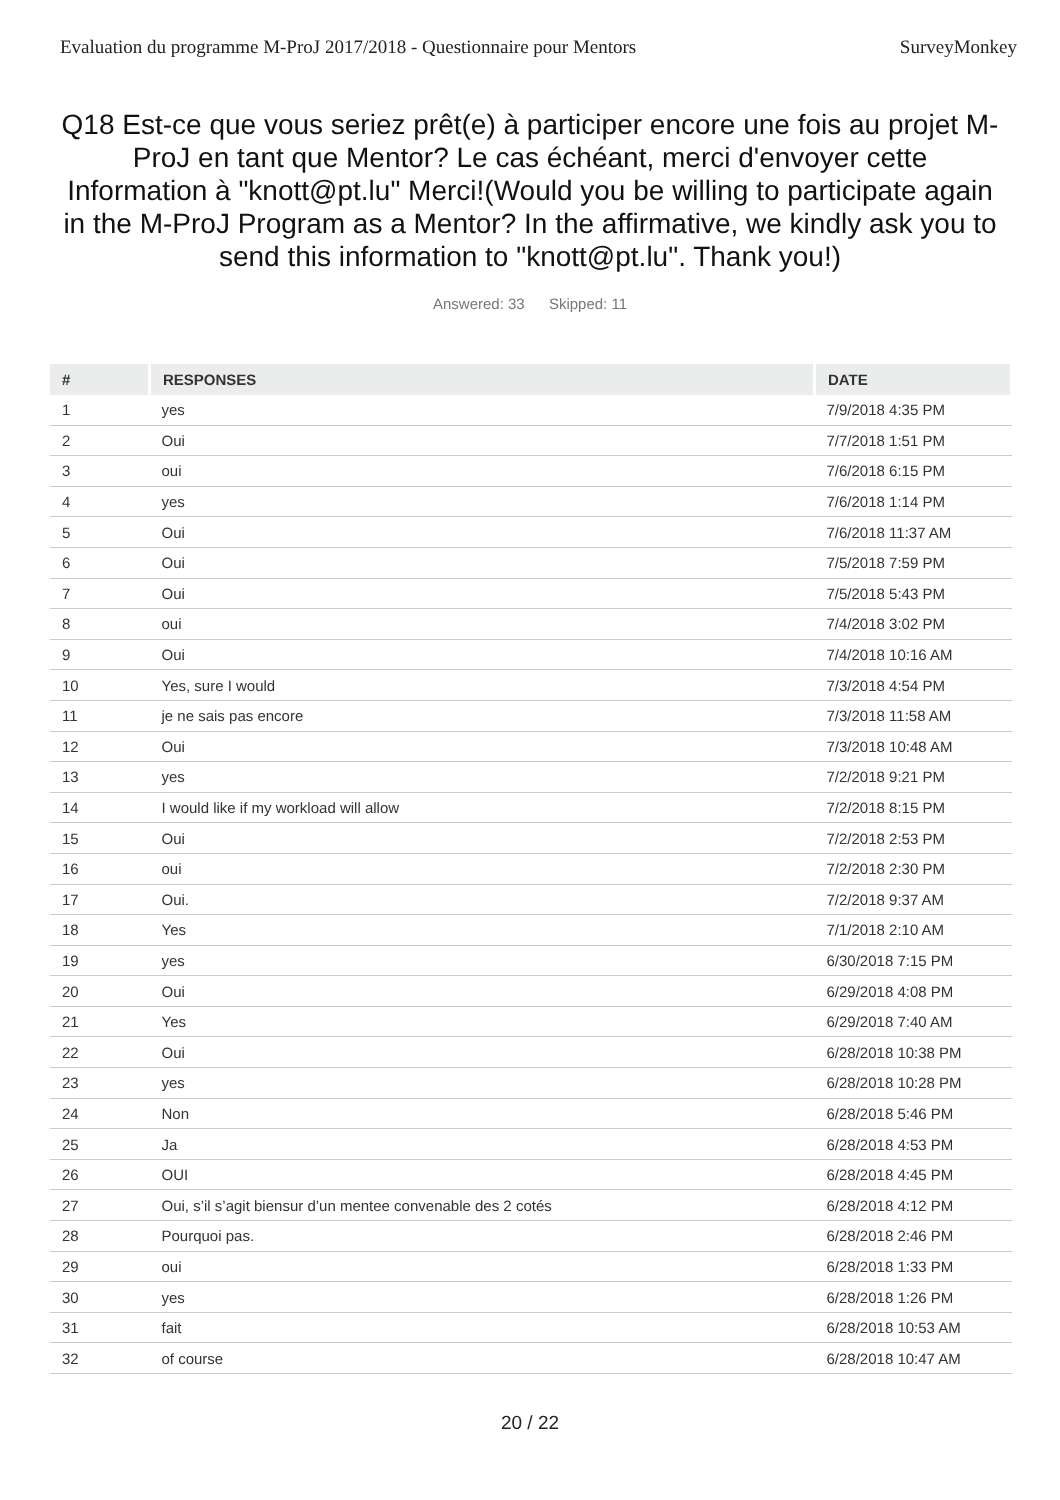Evaluation du programme M-ProJ 2017/2018 - Questionnaire pour Mentors SurveyMonkey
Q18 Est-ce que vous seriez prêt(e) à participer encore une fois au projet M-ProJ en tant que Mentor? Le cas échéant, merci d'envoyer cette Information à "knott@pt.lu" Merci!(Would you be willing to participate again in the M-ProJ Program as a Mentor? In the affirmative, we kindly ask you to send this information to "knott@pt.lu". Thank you!)
Answered: 33 Skipped: 11
| # | RESPONSES | DATE |
| --- | --- | --- |
| 1 | yes | 7/9/2018 4:35 PM |
| 2 | Oui | 7/7/2018 1:51 PM |
| 3 | oui | 7/6/2018 6:15 PM |
| 4 | yes | 7/6/2018 1:14 PM |
| 5 | Oui | 7/6/2018 11:37 AM |
| 6 | Oui | 7/5/2018 7:59 PM |
| 7 | Oui | 7/5/2018 5:43 PM |
| 8 | oui | 7/4/2018 3:02 PM |
| 9 | Oui | 7/4/2018 10:16 AM |
| 10 | Yes, sure I would | 7/3/2018 4:54 PM |
| 11 | je ne sais pas encore | 7/3/2018 11:58 AM |
| 12 | Oui | 7/3/2018 10:48 AM |
| 13 | yes | 7/2/2018 9:21 PM |
| 14 | I would like if my workload will allow | 7/2/2018 8:15 PM |
| 15 | Oui | 7/2/2018 2:53 PM |
| 16 | oui | 7/2/2018 2:30 PM |
| 17 | Oui. | 7/2/2018 9:37 AM |
| 18 | Yes | 7/1/2018 2:10 AM |
| 19 | yes | 6/30/2018 7:15 PM |
| 20 | Oui | 6/29/2018 4:08 PM |
| 21 | Yes | 6/29/2018 7:40 AM |
| 22 | Oui | 6/28/2018 10:38 PM |
| 23 | yes | 6/28/2018 10:28 PM |
| 24 | Non | 6/28/2018 5:46 PM |
| 25 | Ja | 6/28/2018 4:53 PM |
| 26 | OUI | 6/28/2018 4:45 PM |
| 27 | Oui, s’il s’agit biensur d’un mentee convenable des 2 cotés | 6/28/2018 4:12 PM |
| 28 | Pourquoi pas. | 6/28/2018 2:46 PM |
| 29 | oui | 6/28/2018 1:33 PM |
| 30 | yes | 6/28/2018 1:26 PM |
| 31 | fait | 6/28/2018 10:53 AM |
| 32 | of course | 6/28/2018 10:47 AM |
20 / 22